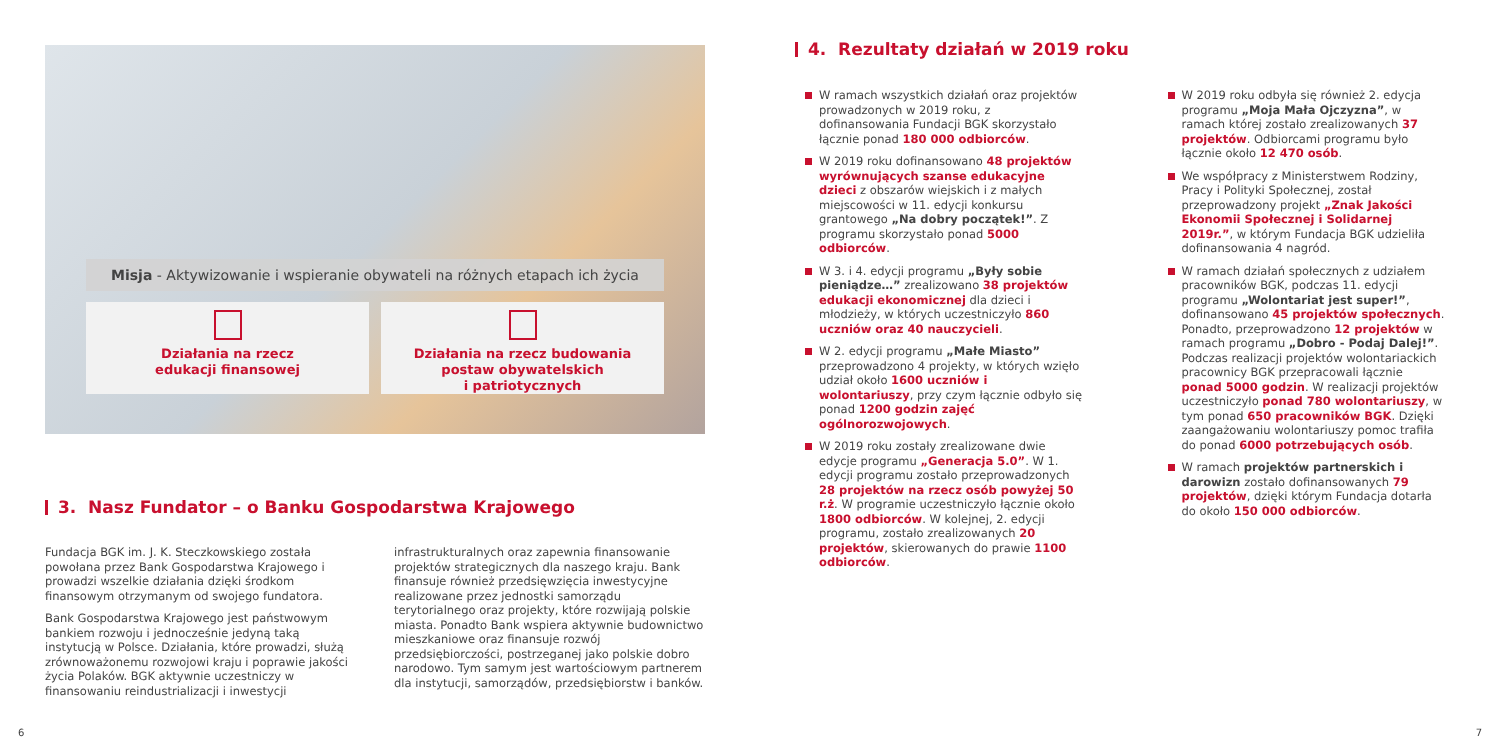Misja - Aktywizowanie i wspieranie obywateli na różnych etapach ich życia
Działania na rzecz
edukacji finansowej
Działania na rzecz budowania
postaw obywatelskich
i patriotycznych
3. Nasz Fundator – o Banku Gospodarstwa Krajowego
Fundacja BGK im. J. K. Steczkowskiego została powołana przez Bank Gospodarstwa Krajowego i prowadzi wszelkie działania dzięki środkom finansowym otrzymanym od swojego fundatora.
Bank Gospodarstwa Krajowego jest państwowym bankiem rozwoju i jednocześnie jedyną taką instytucją w Polsce. Działania, które prowadzi, służą zrównoważonemu rozwojowi kraju i poprawie jakości życia Polaków. BGK aktywnie uczestniczy w finansowaniu reindustrializacji i inwestycji
infrastrukturalnych oraz zapewnia finansowanie projektów strategicznych dla naszego kraju. Bank finansuje również przedsięwzięcia inwestycyjne realizowane przez jednostki samorządu terytorialnego oraz projekty, które rozwijają polskie miasta. Ponadto Bank wspiera aktywnie budownictwo mieszkaniowe oraz finansuje rozwój przedsiębiorczości, postrzeganej jako polskie dobro narodowo. Tym samym jest wartościowym partnerem dla instytucji, samorządów, przedsiębiorstw i banków.
6
4. Rezultaty działań w 2019 roku
W ramach wszystkich działań oraz projektów prowadzonych w 2019 roku, z dofinansowania Fundacji BGK skorzystało łącznie ponad 180 000 odbiorców.
W 2019 roku dofinansowano 48 projektów wyrównujących szanse edukacyjne dzieci z obszarów wiejskich i z małych miejscowości w 11. edycji konkursu grantowego „Na dobry początek!”. Z programu skorzystało ponad 5000 odbiorców.
W 3. i 4. edycji programu „Były sobie pieniądze…” zrealizowano 38 projektów edukacji ekonomicznej dla dzieci i młodzieży, w których uczestniczyło 860 uczniów oraz 40 nauczycieli.
W 2. edycji programu „Małe Miasto” przeprowadzono 4 projekty, w których wzięło udział około 1600 uczniów i wolontariuszy, przy czym łącznie odbyło się ponad 1200 godzin zajęć ogólnorozwojowych.
W 2019 roku zostały zrealizowane dwie edycje programu „Generacja 5.0”. W 1. edycji programu zostało przeprowadzonych 28 projektów na rzecz osób powyżej 50 r.ż. W programie uczestniczyło łącznie około 1800 odbiorców. W kolejnej, 2. edycji programu, zostało zrealizowanych 20 projektów, skierowanych do prawie 1100 odbiorców.
W 2019 roku odbyła się również 2. edycja programu „Moja Mała Ojczyzna”, w ramach której zostało zrealizowanych 37 projektów. Odbiorcami programu było łącznie około 12 470 osób.
We współpracy z Ministerstwem Rodziny, Pracy i Polityki Społecznej, został przeprowadzony projekt „Znak Jakości Ekonomii Społecznej i Solidarnej 2019r.”, w którym Fundacja BGK udzieliła dofinansowania 4 nagród.
W ramach działań społecznych z udziałem pracowników BGK, podczas 11. edycji programu „Wolontariat jest super!”, dofinansowano 45 projektów społecznych. Ponadto, przeprowadzono 12 projektów w ramach programu „Dobro - Podaj Dalej!”. Podczas realizacji projektów wolontariackich pracownicy BGK przepracowali łącznie ponad 5000 godzin. W realizacji projektów uczestniczyło ponad 780 wolontariuszy, w tym ponad 650 pracowników BGK. Dzięki zaangażowaniu wolontariuszy pomoc trafiła do ponad 6000 potrzebujących osób.
W ramach projektów partnerskich i darowizn zostało dofinansowanych 79 projektów, dzięki którym Fundacja dotarła do około 150 000 odbiorców.
7